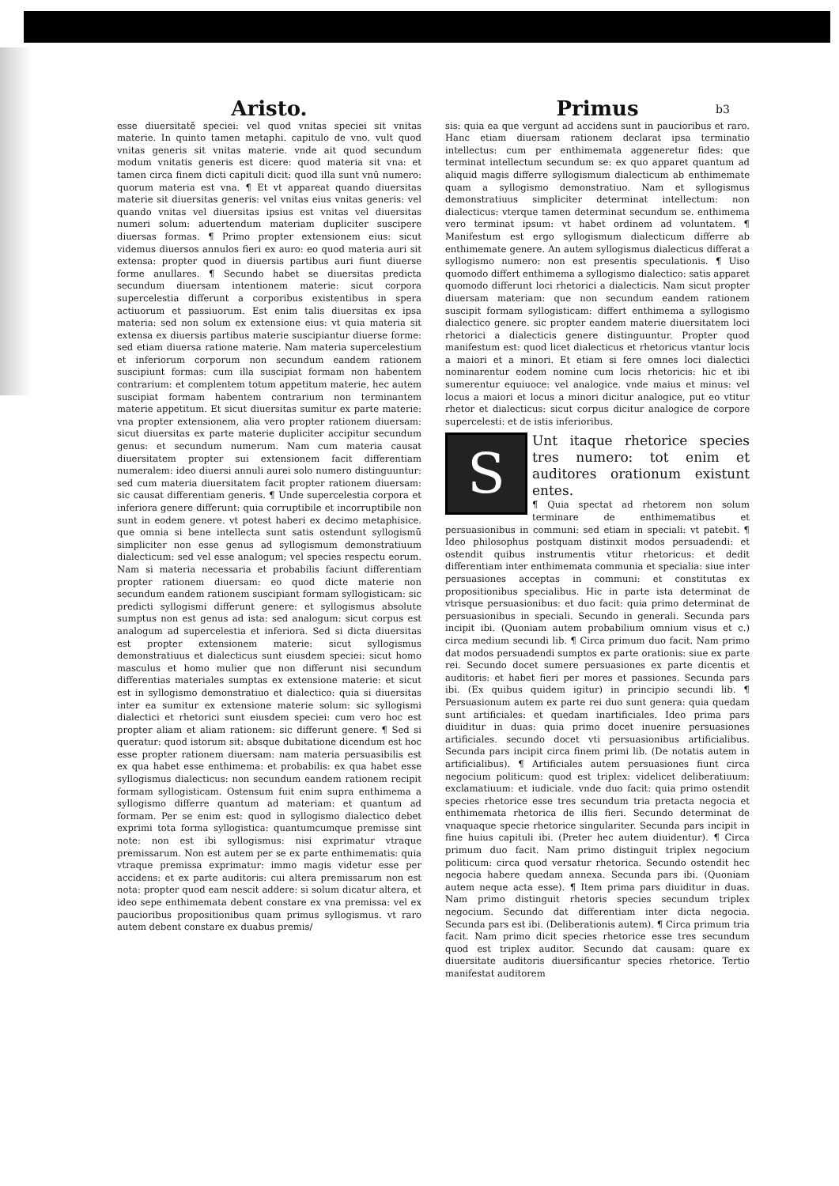b3
Aristo.
esse diuersitatē speciei: vel quod vnitas speciei sit vnitas materie. In quinto tamen metaphi. capitulo de vno. vult quod vnitas generis sit vnitas materie. vnde ait quod secundum modum vnitatis generis est dicere: quod materia sit vna: et tamen circa finem dicti capituli dicit: quod illa sunt vnū numero: quorum materia est vna. ¶ Et vt appareat quando diuersitas materie sit diuersitas generis: vel vnitas eius vnitas generis: vel quando vnitas vel diuersitas ipsius est vnitas vel diuersitas numeri solum: aduertendum materiam dupliciter suscipere diuersas formas. ¶ Primo propter extensionem eius: sicut videmus diuersos annulos fieri ex auro: eo quod materia auri sit extensa: propter quod in diuersis partibus auri fiunt diuerse forme anullares. ¶ Secundo habet se diuersitas predicta secundum diuersam intentionem materie: sicut corpora supercelestia differunt a corporibus existentibus in spera actiuorum et passiuorum. Est enim talis diuersitas ex ipsa materia: sed non solum ex extensione eius: vt quia materia sit extensa ex diuersis partibus materie suscipiantur diuerse forme: sed etiam diuersa ratione materie. Nam materia supercelestium et inferiorum corporum non secundum eandem rationem suscipiunt formas: cum illa suscipiat formam non habentem contrarium: et complentem totum appetitum materie, hec autem suscipiat formam habentem contrarium non terminantem materie appetitum. Et sicut diuersitas sumitur ex parte materie: vna propter extensionem, alia vero propter rationem diuersam: sicut diuersitas ex parte materie dupliciter accipitur secundum genus: et secundum numerum. Nam cum materia causat diuersitatem propter sui extensionem facit differentiam numeralem: ideo diuersi annuli aurei solo numero distinguuntur: sed cum materia diuersitatem facit propter rationem diuersam: sic causat differentiam generis. ¶ Unde supercelestia corpora et inferiora genere differunt: quia corruptibile et incorruptibile non sunt in eodem genere. vt potest haberi ex decimo metaphisice. que omnia si bene intellecta sunt satis ostendunt syllogismū simpliciter non esse genus ad syllogismum demonstratiuum dialecticum: sed vel esse analogum; vel species respectu eorum. Nam si materia necessaria et probabilis faciunt differentiam propter rationem diuersam: eo quod dicte materie non secundum eandem rationem suscipiant formam syllogisticam: sic predicti syllogismi differunt genere: et syllogismus absolute sumptus non est genus ad ista: sed analogum: sicut corpus est analogum ad supercelestia et inferiora. Sed si dicta diuersitas est propter extensionem materie: sicut syllogismus demonstratiuus et dialecticus sunt eiusdem speciei: sicut homo masculus et homo mulier que non differunt nisi secundum differentias materiales sumptas ex extensione materie: et sicut est in syllogismo demonstratiuo et dialectico: quia si diuersitas inter ea sumitur ex extensione materie solum: sic syllogismi dialectici et rhetorici sunt eiusdem speciei: cum vero hoc est propter aliam et aliam rationem: sic differunt genere. ¶ Sed si queratur: quod istorum sit: absque dubitatione dicendum est hoc esse propter rationem diuersam: nam materia persuasibilis est ex qua habet esse enthimema: et probabilis: ex qua habet esse syllogismus dialecticus: non secundum eandem rationem recipit formam syllogisticam. Ostensum fuit enim supra enthimema a syllogismo differre quantum ad materiam: et quantum ad formam. Per se enim est: quod in syllogismo dialectico debet exprimi tota forma syllogistica: quantumcumque premisse sint note: non est ibi syllogismus: nisi exprimatur vtraque premissarum. Non est autem per se ex parte enthimematis: quia vtraque premissa exprimatur: immo magis videtur esse per accidens: et ex parte auditoris: cui altera premissarum non est nota: propter quod eam nescit addere: si solum dicatur altera, et ideo sepe enthimemata debent constare ex vna premissa: vel ex paucioribus propositionibus quam primus syllogismus. vt raro autem debent constare ex duabus premis/
Primus
sis: quia ea que vergunt ad accidens sunt in paucioribus et raro. Hanc etiam diuersam rationem declarat ipsa terminatio intellectus: cum per enthimemata aggeneretur fides: que terminat intellectum secundum se: ex quo apparet quantum ad aliquid magis differre syllogismum dialecticum ab enthimemate quam a syllogismo demonstratiuo. Nam et syllogismus demonstratiuus simpliciter determinat intellectum: non dialecticus: vterque tamen determinat secundum se. enthimema vero terminat ipsum: vt habet ordinem ad voluntatem. ¶ Manifestum est ergo syllogismum dialecticum differre ab enthimemate genere. An autem syllogismus dialecticus differat a syllogismo numero: non est presentis speculationis. ¶ Uiso quomodo differt enthimema a syllogismo dialectico: satis apparet quomodo differunt loci rhetorici a dialecticis. Nam sicut propter diuersam materiam: que non secundum eandem rationem suscipit formam syllogisticam: differt enthimema a syllogismo dialectico genere. sic propter eandem materie diuersitatem loci rhetorici a dialecticis genere distinguuntur. Propter quod manifestum est: quod licet dialecticus et rhetoricus vtantur locis a maiori et a minori. Et etiam si fere omnes loci dialectici nominarentur eodem nomine cum locis rhetoricis: hic et ibi sumerentur equiuoce: vel analogice. vnde maius et minus: vel locus a maiori et locus a minori dicitur analogice, put eo vtitur rhetor et dialecticus: sicut corpus dicitur analogice de corpore supercelesti: et de istis inferioribus.
S
Unt itaque rhetorice species tres numero: tot enim et auditores orationum existunt entes.
¶ Quia spectat ad rhetorem non solum terminare de enthimematibus et persuasionibus in communi: sed etiam in speciali: vt patebit. ¶ Ideo philosophus postquam distinxit modos persuadendi: et ostendit quibus instrumentis vtitur rhetoricus: et dedit differentiam inter enthimemata communia et specialia: siue inter persuasiones acceptas in communi: et constitutas ex propositionibus specialibus. Hic in parte ista determinat de vtrisque persuasionibus: et duo facit: quia primo determinat de persuasionibus in speciali. Secundo in generali. Secunda pars incipit ibi. (Quoniam autem probabilium omnium visus et c.) circa medium secundi lib. ¶ Circa primum duo facit. Nam primo dat modos persuadendi sumptos ex parte orationis: siue ex parte rei. Secundo docet sumere persuasiones ex parte dicentis et auditoris: et habet fieri per mores et passiones. Secunda pars ibi. (Ex quibus quidem igitur) in principio secundi lib. ¶ Persuasionum autem ex parte rei duo sunt genera: quia quedam sunt artificiales: et quedam inartificiales. Ideo prima pars diuiditur in duas: quia primo docet inuenire persuasiones artificiales. secundo docet vti persuasionibus artificialibus. Secunda pars incipit circa finem primi lib. (De notatis autem in artificialibus). ¶ Artificiales autem persuasiones fiunt circa negocium politicum: quod est triplex: videlicet deliberatiuum: exclamatiuum: et iudiciale. vnde duo facit: quia primo ostendit species rhetorice esse tres secundum tria pretacta negocia et enthimemata rhetorica de illis fieri. Secundo determinat de vnaquaque specie rhetorice singulariter. Secunda pars incipit in fine huius capituli ibi. (Preter hec autem diuidentur). ¶ Circa primum duo facit. Nam primo distinguit triplex negocium politicum: circa quod versatur rhetorica. Secundo ostendit hec negocia habere quedam annexa. Secunda pars ibi. (Quoniam autem neque acta esse). ¶ Item prima pars diuiditur in duas. Nam primo distinguit rhetoris species secundum triplex negocium. Secundo dat differentiam inter dicta negocia. Secunda pars est ibi. (Deliberationis autem). ¶ Circa primum tria facit. Nam primo dicit species rhetorice esse tres secundum quod est triplex auditor. Secundo dat causam: quare ex diuersitate auditoris diuersificantur species rhetorice. Tertio manifestat auditorem